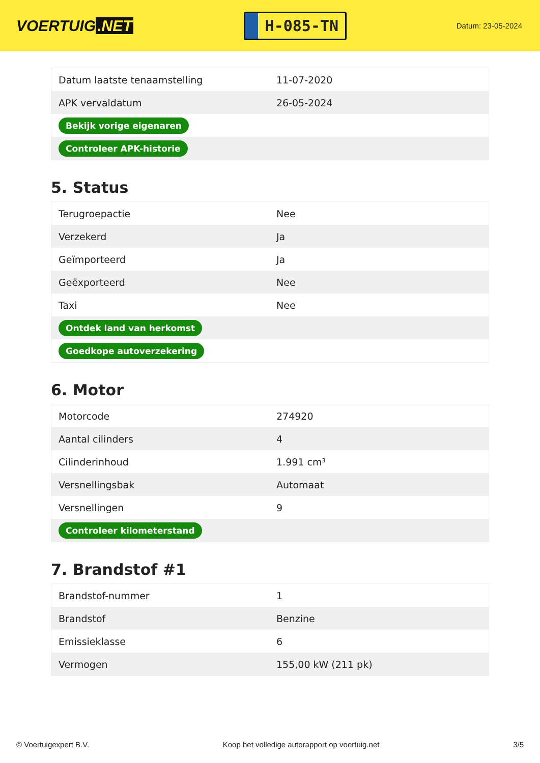VOERTUIG.NET
H-085-TN
Datum: 23-05-2024
| Datum laatste tenaamstelling | 11-07-2020 |
| APK vervaldatum | 26-05-2024 |
| Bekijk vorige eigenaren | |
| Controleer APK-historie | |
5. Status
| Terugroepactie | Nee |
| Verzekerd | Ja |
| Geïmporteerd | Ja |
| Geëxporteerd | Nee |
| Taxi | Nee |
| Ontdek land van herkomst | |
| Goedkope autoverzekering | |
6. Motor
| Motorcode | 274920 |
| Aantal cilinders | 4 |
| Cilinderinhoud | 1.991 cm³ |
| Versnellingsbak | Automaat |
| Versnellingen | 9 |
| Controleer kilometerstand | |
7. Brandstof #1
| Brandstof-nummer | 1 |
| Brandstof | Benzine |
| Emissieklasse | 6 |
| Vermogen | 155,00 kW (211 pk) |
© Voertuigexpert B.V. Koop het volledige autorapport op voertuig.net 3/5